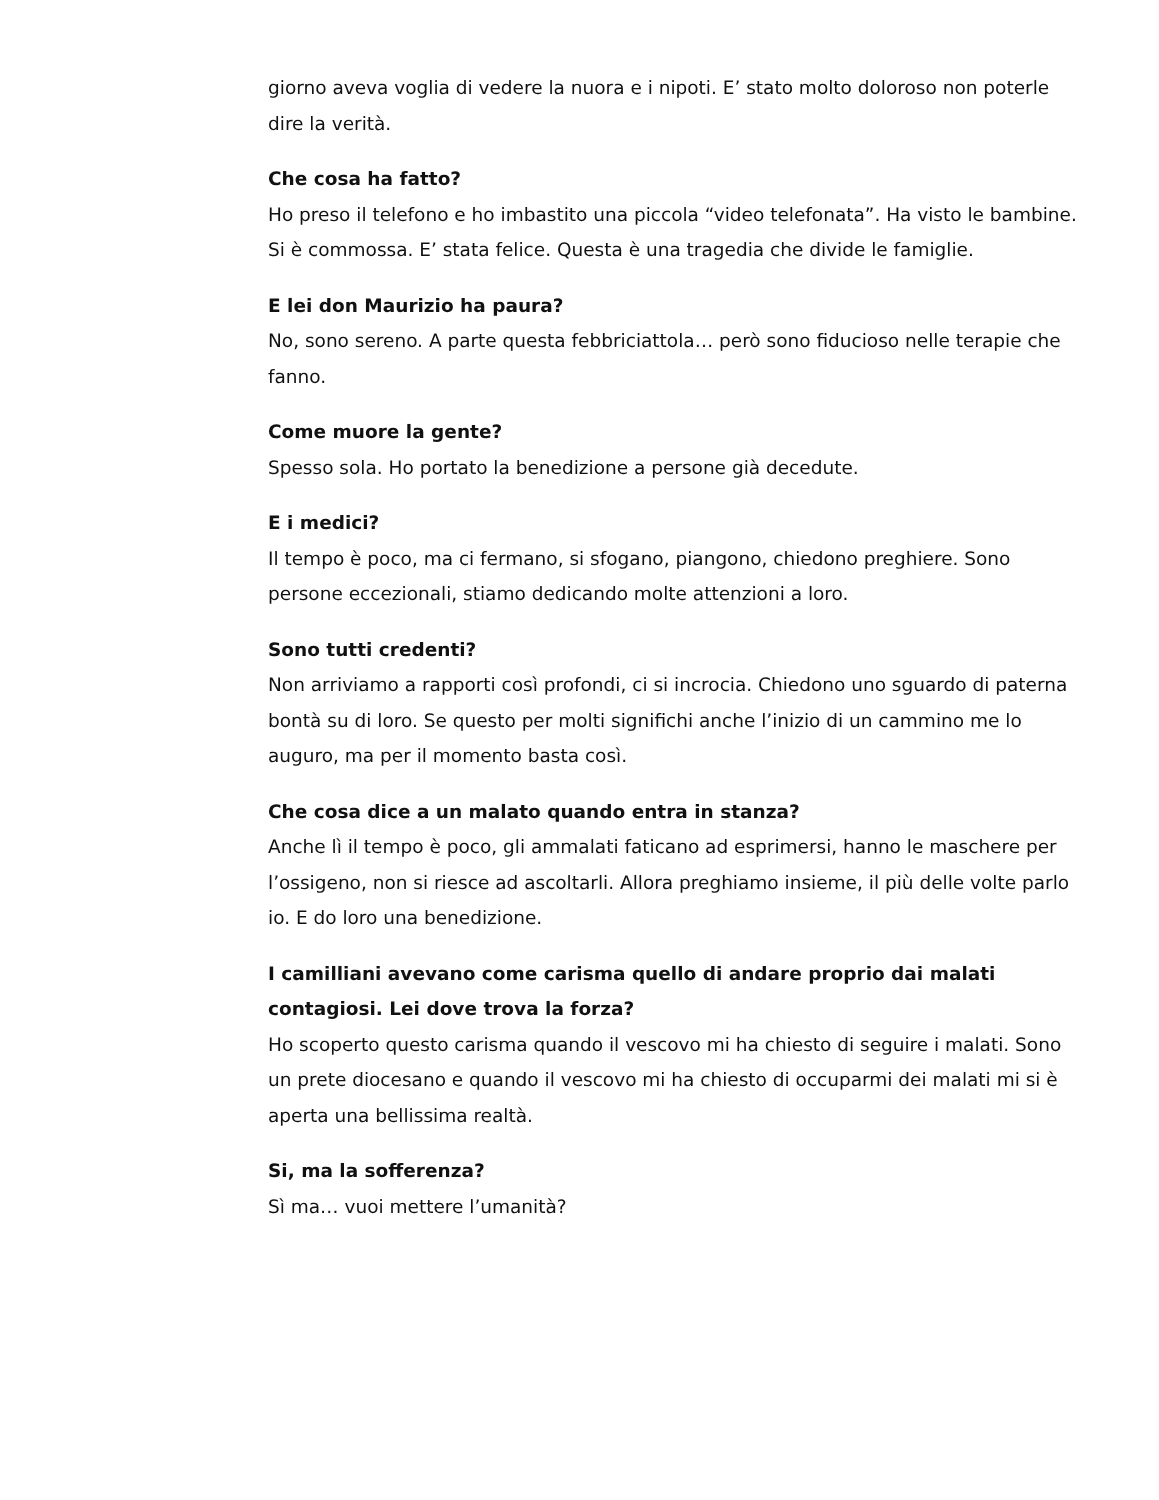giorno aveva voglia di vedere la nuora e i nipoti. E’ stato molto doloroso non poterle dire la verità.
Che cosa ha fatto?
Ho preso il telefono e ho imbastito una piccola “video telefonata”. Ha visto le bambine. Si è commossa. E’ stata felice. Questa è una tragedia che divide le famiglie.
E lei don Maurizio ha paura?
No, sono sereno. A parte questa febbriciattola… però sono fiducioso nelle terapie che fanno.
Come muore la gente?
Spesso sola. Ho portato la benedizione a persone già decedute.
E i medici?
Il tempo è poco, ma ci fermano, si sfogano, piangono, chiedono preghiere. Sono persone eccezionali, stiamo dedicando molte attenzioni a loro.
Sono tutti credenti?
Non arriviamo a rapporti così profondi, ci si incrocia. Chiedono uno sguardo di paterna bontà su di loro. Se questo per molti significhi anche l’inizio di un cammino me lo auguro, ma per il momento basta così.
Che cosa dice a un malato quando entra in stanza?
Anche lì il tempo è poco, gli ammalati faticano ad esprimersi, hanno le maschere per l’ossigeno, non si riesce ad ascoltarli. Allora preghiamo insieme, il più delle volte parlo io. E do loro una benedizione.
I camilliani avevano come carisma quello di andare proprio dai malati contagiosi. Lei dove trova la forza?
Ho scoperto questo carisma quando il vescovo mi ha chiesto di seguire i malati. Sono un prete diocesano e quando il vescovo mi ha chiesto di occuparmi dei malati mi si è aperta una bellissima realtà.
Si, ma la sofferenza?
Sì ma… vuoi mettere l’umanità?